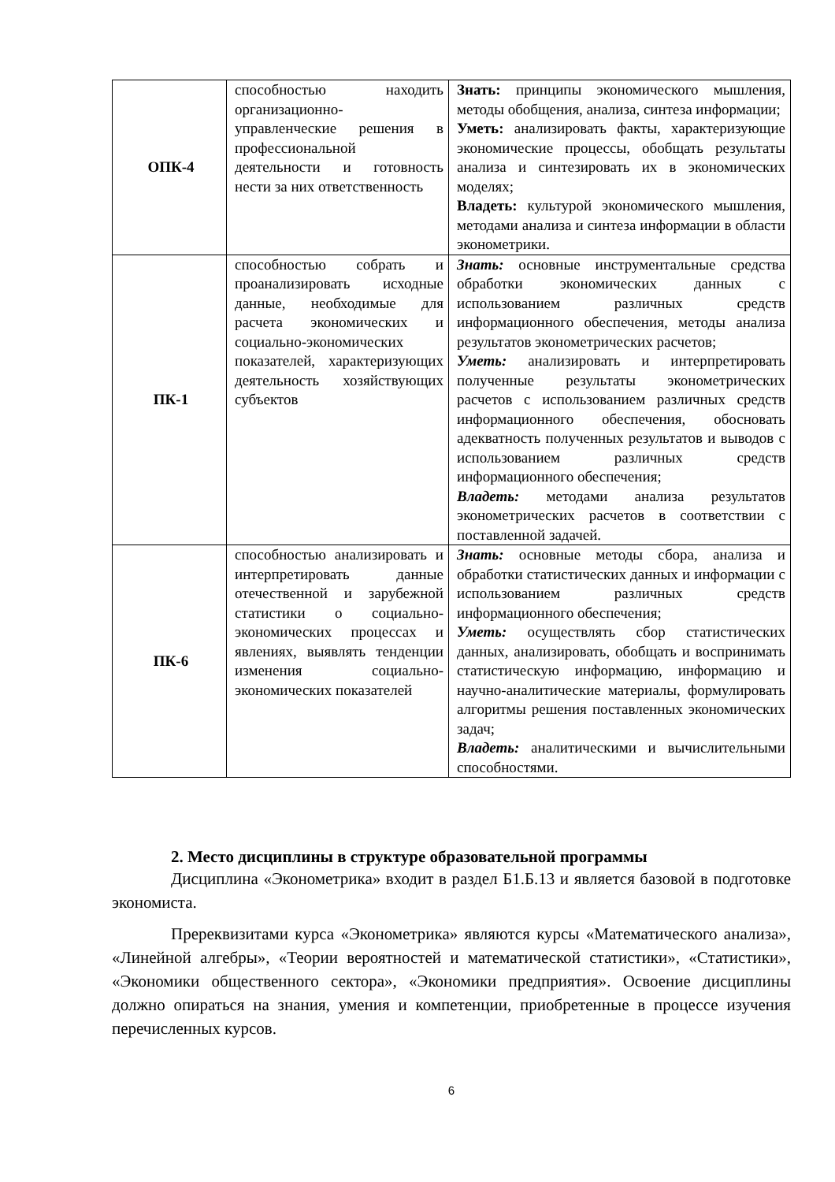| ОПК-4 | способностью находить организационно-управленческие решения в профессиональной деятельности и готовность нести за них ответственность | Знать: принципы экономического мышления, методы обобщения, анализа, синтеза информации; Уметь: анализировать факты, характеризующие экономические процессы, обобщать результаты анализа и синтезировать их в экономических моделях; Владеть: культурой экономического мышления, методами анализа и синтеза информации в области эконометрики. |
| ПК-1 | способностью собрать и проанализировать исходные данные, необходимые для расчета экономических и социально-экономических показателей, характеризующих деятельность хозяйствующих субъектов | Знать: основные инструментальные средства обработки экономических данных с использованием различных средств информационного обеспечения, методы анализа результатов эконометрических расчетов; Уметь: анализировать и интерпретировать полученные результаты эконометрических расчетов с использованием различных средств информационного обеспечения, обосновать адекватность полученных результатов и выводов с использованием различных средств информационного обеспечения; Владеть: методами анализа результатов эконометрических расчетов в соответствии с поставленной задачей. |
| ПК-6 | способностью анализировать и интерпретировать данные отечественной и зарубежной статистики о социально-экономических процессах и явлениях, выявлять тенденции изменения социально-экономических показателей | Знать: основные методы сбора, анализа и обработки статистических данных и информации с использованием различных средств информационного обеспечения; Уметь: осуществлять сбор статистических данных, анализировать, обобщать и воспринимать статистическую информацию, информацию и научно-аналитические материалы, формулировать алгоритмы решения поставленных экономических задач; Владеть: аналитическими и вычислительными способностями. |
2. Место дисциплины в структуре образовательной программы
Дисциплина «Эконометрика» входит в раздел Б1.Б.13 и является базовой в подготовке экономиста.
Пререквизитами курса «Эконометрика» являются курсы «Математического анализа», «Линейной алгебры», «Теории вероятностей и математической статистики», «Статистики», «Экономики общественного сектора», «Экономики предприятия». Освоение дисциплины должно опираться на знания, умения и компетенции, приобретенные в процессе изучения перечисленных курсов.
6